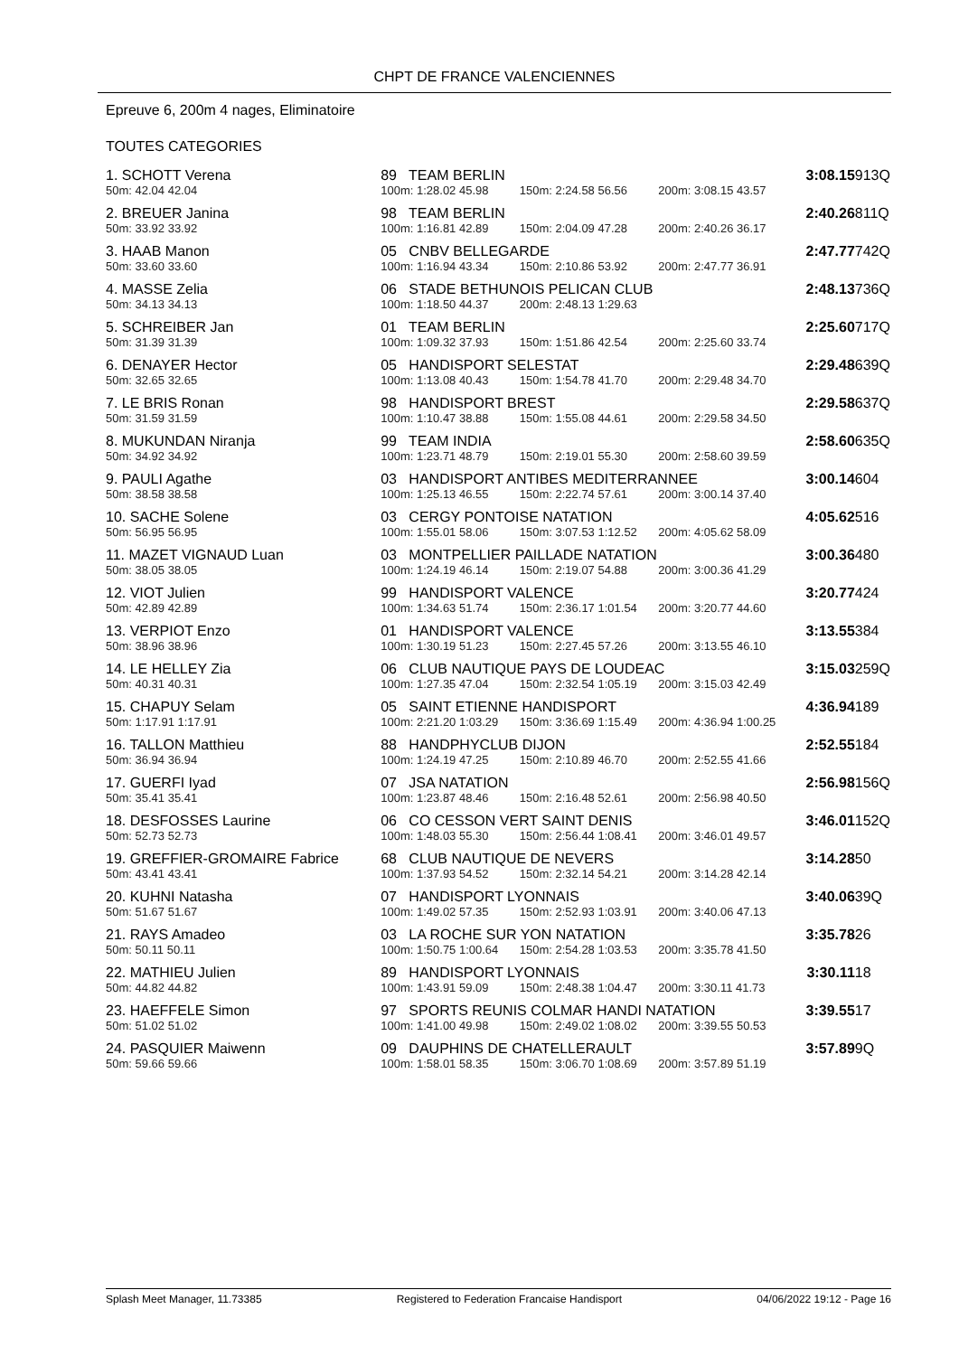CHPT DE FRANCE VALENCIENNES
Epreuve 6, 200m 4 nages, Eliminatoire
TOUTES CATEGORIES
| 1. SCHOTT Verena | | 89 TEAM BERLIN | | | | 3:08.15 | 913Q |
| 50m: 42.04 42.04 | | 100m: 1:28.02 45.98 | 150m: 2:24.58 56.56 | | 200m: 3:08.15 43.57 | | |
| 2. BREUER Janina | | 98 TEAM BERLIN | | | | 2:40.26 | 811Q |
| 50m: 33.92 33.92 | | 100m: 1:16.81 42.89 | 150m: 2:04.09 47.28 | | 200m: 2:40.26 36.17 | | |
| 3. HAAB Manon | | 05 CNBV BELLEGARDE | | | | 2:47.77 | 742Q |
| 50m: 33.60 33.60 | | 100m: 1:16.94 43.34 | 150m: 2:10.86 53.92 | | 200m: 2:47.77 36.91 | | |
| 4. MASSE Zelia | | 06 STADE BETHUNOIS PELICAN CLUB | | | | 2:48.13 | 736Q |
| 50m: 34.13 34.13 | | 100m: 1:18.50 44.37 | 200m: 2:48.13 1:29.63 | | | | |
| 5. SCHREIBER Jan | | 01 TEAM BERLIN | | | | 2:25.60 | 717Q |
| 50m: 31.39 31.39 | | 100m: 1:09.32 37.93 | 150m: 1:51.86 42.54 | | 200m: 2:25.60 33.74 | | |
| 6. DENAYER Hector | | 05 HANDISPORT SELESTAT | | | | 2:29.48 | 639Q |
| 50m: 32.65 32.65 | | 100m: 1:13.08 40.43 | 150m: 1:54.78 41.70 | | 200m: 2:29.48 34.70 | | |
| 7. LE BRIS Ronan | | 98 HANDISPORT BREST | | | | 2:29.58 | 637Q |
| 50m: 31.59 31.59 | | 100m: 1:10.47 38.88 | 150m: 1:55.08 44.61 | | 200m: 2:29.58 34.50 | | |
| 8. MUKUNDAN Niranja | | 99 TEAM INDIA | | | | 2:58.60 | 635Q |
| 50m: 34.92 34.92 | | 100m: 1:23.71 48.79 | 150m: 2:19.01 55.30 | | 200m: 2:58.60 39.59 | | |
| 9. PAULI Agathe | | 03 HANDISPORT ANTIBES MEDITERRANNEE | | | | 3:00.14 | 604 |
| 50m: 38.58 38.58 | | 100m: 1:25.13 46.55 | 150m: 2:22.74 57.61 | | 200m: 3:00.14 37.40 | | |
| 10. SACHE Solene | | 03 CERGY PONTOISE NATATION | | | | 4:05.62 | 516 |
| 50m: 56.95 56.95 | | 100m: 1:55.01 58.06 | 150m: 3:07.53 1:12.52 | | 200m: 4:05.62 58.09 | | |
| 11. MAZET VIGNAUD Luan | | 03 MONTPELLIER PAILLADE NATATION | | | | 3:00.36 | 480 |
| 50m: 38.05 38.05 | | 100m: 1:24.19 46.14 | 150m: 2:19.07 54.88 | | 200m: 3:00.36 41.29 | | |
| 12. VIOT Julien | | 99 HANDISPORT VALENCE | | | | 3:20.77 | 424 |
| 50m: 42.89 42.89 | | 100m: 1:34.63 51.74 | 150m: 2:36.17 1:01.54 | | 200m: 3:20.77 44.60 | | |
| 13. VERPIOT Enzo | | 01 HANDISPORT VALENCE | | | | 3:13.55 | 384 |
| 50m: 38.96 38.96 | | 100m: 1:30.19 51.23 | 150m: 2:27.45 57.26 | | 200m: 3:13.55 46.10 | | |
| 14. LE HELLEY Zia | | 06 CLUB NAUTIQUE PAYS DE LOUDEAC | | | | 3:15.03 | 259Q |
| 50m: 40.31 40.31 | | 100m: 1:27.35 47.04 | 150m: 2:32.54 1:05.19 | | 200m: 3:15.03 42.49 | | |
| 15. CHAPUY Selam | | 05 SAINT ETIENNE HANDISPORT | | | | 4:36.94 | 189 |
| 50m: 1:17.91 1:17.91 | | 100m: 2:21.20 1:03.29 | 150m: 3:36.69 1:15.49 | | 200m: 4:36.94 1:00.25 | | |
| 16. TALLON Matthieu | | 88 HANDPHYCLUB DIJON | | | | 2:52.55 | 184 |
| 50m: 36.94 36.94 | | 100m: 1:24.19 47.25 | 150m: 2:10.89 46.70 | | 200m: 2:52.55 41.66 | | |
| 17. GUERFI Iyad | | 07 JSA NATATION | | | | 2:56.98 | 156Q |
| 50m: 35.41 35.41 | | 100m: 1:23.87 48.46 | 150m: 2:16.48 52.61 | | 200m: 2:56.98 40.50 | | |
| 18. DESFOSSES Laurine | | 06 CO CESSON VERT SAINT DENIS | | | | 3:46.01 | 152Q |
| 50m: 52.73 52.73 | | 100m: 1:48.03 55.30 | 150m: 2:56.44 1:08.41 | | 200m: 3:46.01 49.57 | | |
| 19. GREFFIER-GROMAIRE Fabrice | | 68 CLUB NAUTIQUE DE NEVERS | | | | 3:14.28 | 50 |
| 50m: 43.41 43.41 | | 100m: 1:37.93 54.52 | 150m: 2:32.14 54.21 | | 200m: 3:14.28 42.14 | | |
| 20. KUHNI Natasha | | 07 HANDISPORT LYONNAIS | | | | 3:40.06 | 39Q |
| 50m: 51.67 51.67 | | 100m: 1:49.02 57.35 | 150m: 2:52.93 1:03.91 | | 200m: 3:40.06 47.13 | | |
| 21. RAYS Amadeo | | 03 LA ROCHE SUR YON NATATION | | | | 3:35.78 | 26 |
| 50m: 50.11 50.11 | | 100m: 1:50.75 1:00.64 | 150m: 2:54.28 1:03.53 | | 200m: 3:35.78 41.50 | | |
| 22. MATHIEU Julien | | 89 HANDISPORT LYONNAIS | | | | 3:30.11 | 18 |
| 50m: 44.82 44.82 | | 100m: 1:43.91 59.09 | 150m: 2:48.38 1:04.47 | | 200m: 3:30.11 41.73 | | |
| 23. HAEFFELE Simon | | 97 SPORTS REUNIS COLMAR HANDI NATATION | | | | 3:39.55 | 17 |
| 50m: 51.02 51.02 | | 100m: 1:41.00 49.98 | 150m: 2:49.02 1:08.02 | | 200m: 3:39.55 50.53 | | |
| 24. PASQUIER Maiwenn | | 09 DAUPHINS DE CHATELLERAULT | | | | 3:57.89 | 9Q |
| 50m: 59.66 59.66 | | 100m: 1:58.01 58.35 | 150m: 3:06.70 1:08.69 | | 200m: 3:57.89 51.19 | | |
Splash Meet Manager, 11.73385 Registered to Federation Francaise Handisport 04/06/2022 19:12 - Page 16